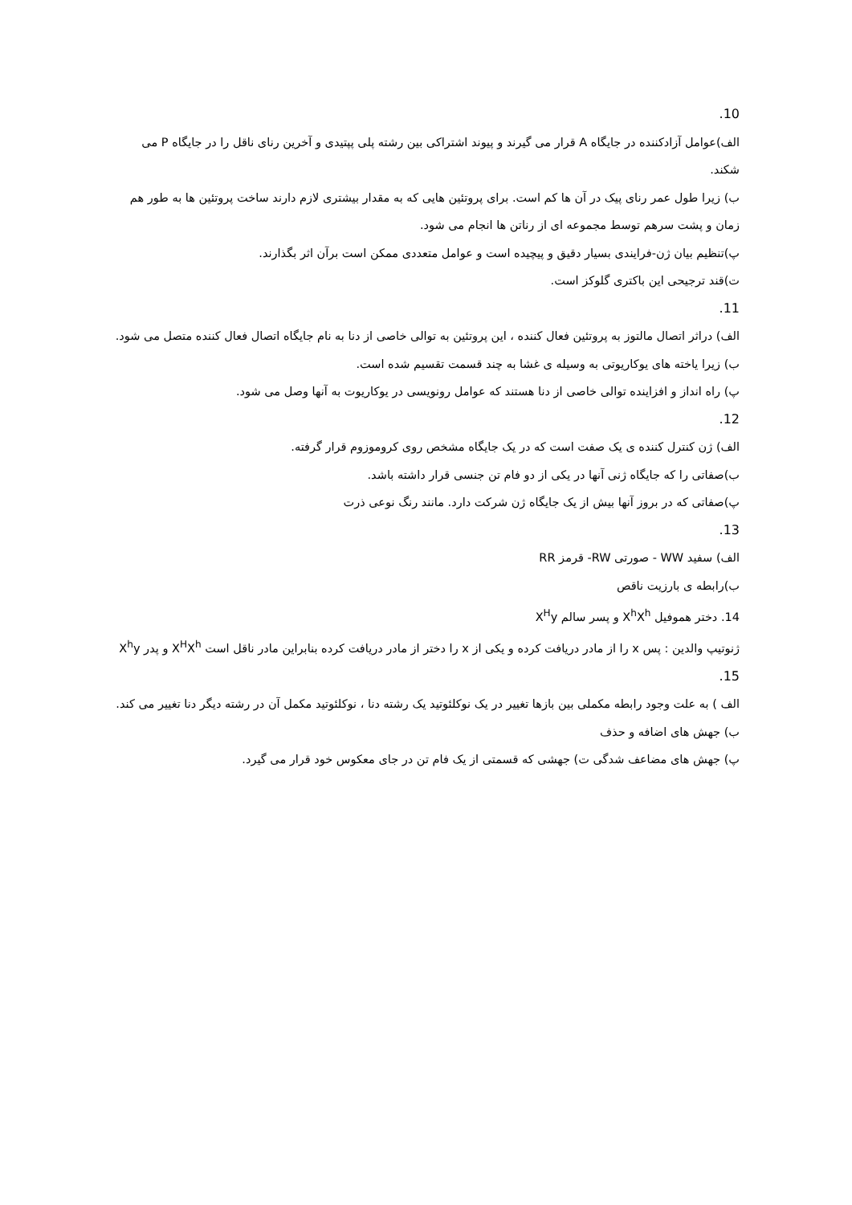10.
الف)عوامل آزادکننده در جایگاه A قرار می گیرند و پیوند اشتراکی بین رشته پلی پپتیدی و آخرین رنای ناقل را در جایگاه P می شکند.
ب) زیرا طول عمر رنای پیک در آن ها کم است. برای پروتئین هایی که به مقدار بیشتری لازم دارند ساخت پروتئین ها به طور هم زمان و پشت سرهم توسط مجموعه ای از رناتن ها انجام می شود.
پ)تنظیم بیان ژن-فرایندی بسیار دقیق و پیچیده است و عوامل متعددی ممکن است برآن اثر بگذارند.
ت)قند ترجیحی این باکتری گلوکز است.
11.
الف) دراثر اتصال مالتوز به پروتئین فعال کننده ، این پروتئین به توالی خاصی از دنا به نام جایگاه اتصال فعال کننده متصل می شود.
ب) زیرا یاخته های یوکاریوتی به وسیله ی غشا به چند قسمت تقسیم شده است.
پ) راه انداز و افزاینده توالی خاصی از دنا هستند که عوامل رونویسی در یوکاریوت به آنها وصل می شود.
12.
الف) ژن کنترل کننده ی یک صفت است که در یک جایگاه مشخص روی کروموزوم قرار گرفته.
ب)صفاتی را که جایگاه ژنی آنها در یکی از دو فام تن جنسی قرار داشته باشد.
پ)صفاتی که در بروز آنها بیش از یک جایگاه ژن شرکت دارد. مانند رنگ نوعی ذرت
13.
الف) سفید WW - صورتی RW- قرمز RR
ب)رابطه ی بارزیت ناقص
14. دختر هموفیل X<sup>h</sup>X<sup>h</sup> و پسر سالم X<sup>H</sup>y
ژنوتیپ والدین : پس x را از مادر دریافت کرده و یکی از x را دختر از مادر دریافت کرده بنابراین مادر ناقل است X<sup>H</sup>X<sup>h</sup> و پدر X<sup>h</sup>y
15.
الف ) به علت وجود رابطه مکملی بین بازها تغییر در یک نوکلئوتید یک رشته دنا ، نوکلئوتید مکمل آن در رشته دیگر دنا تغییر می کند.
ب) جهش های اضافه و حذف
پ) جهش های مضاعف شدگی ت) جهشی که قسمتی از یک فام تن در جای معکوس خود قرار می گیرد.